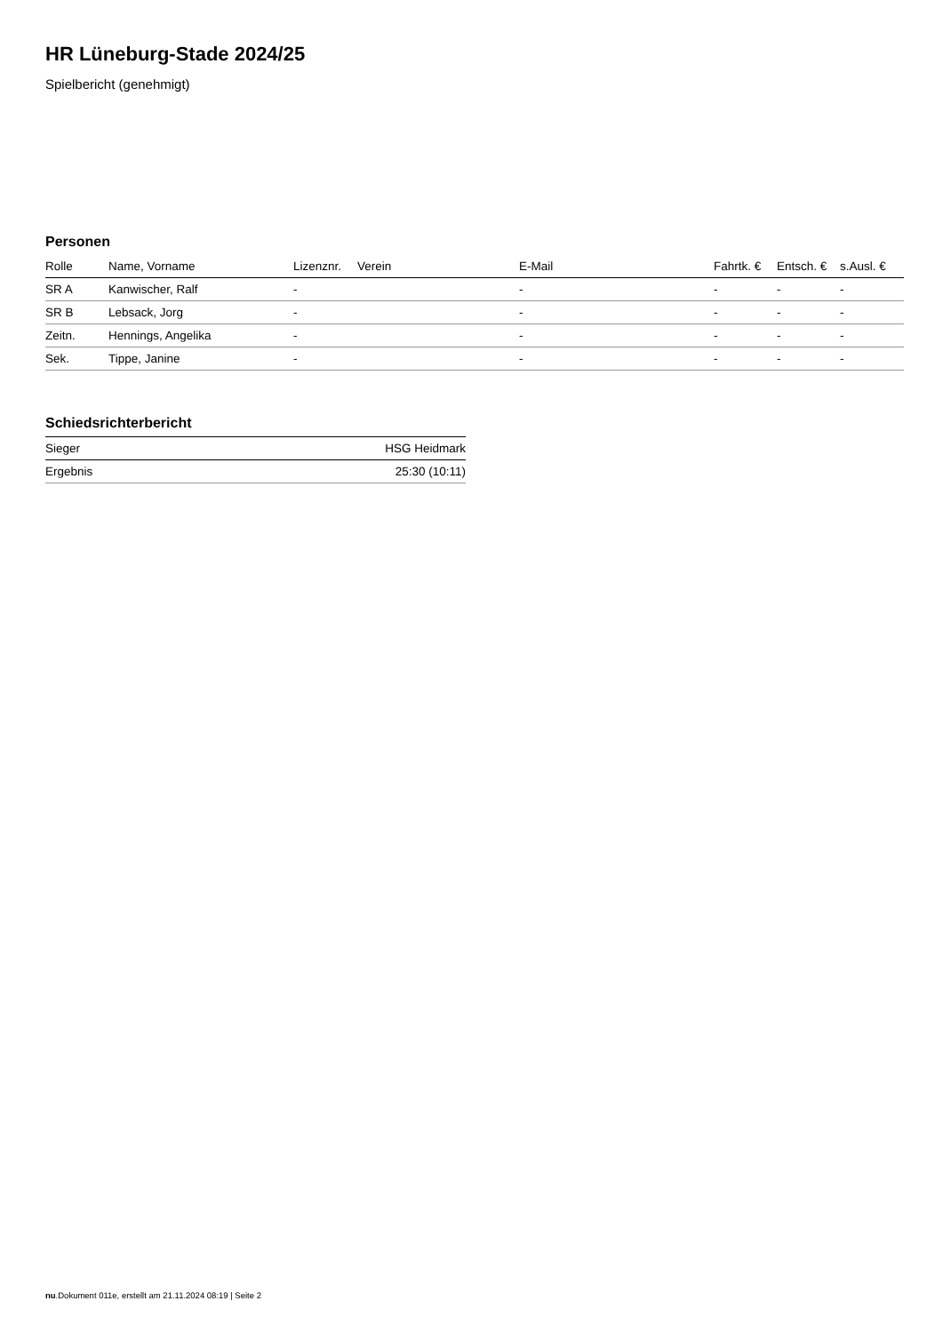HR Lüneburg-Stade 2024/25
Spielbericht (genehmigt)
Personen
| Rolle | Name, Vorname | Lizenznr. | Verein | E-Mail | Fahrtk. € | Entsch. € | s.Ausl. € |
| --- | --- | --- | --- | --- | --- | --- | --- |
| SR A | Kanwischer, Ralf | - | | - | - | - | - |
| SR B | Lebsack, Jorg | - | | - | - | - | - |
| Zeitn. | Hennings, Angelika | - | | - | - | - | - |
| Sek. | Tippe, Janine | - | | - | - | - | - |
Schiedsrichterbericht
| Sieger | HSG Heidmark |
| Ergebnis | 25:30 (10:11) |
nu.Dokument 011e, erstellt am 21.11.2024 08:19 | Seite 2